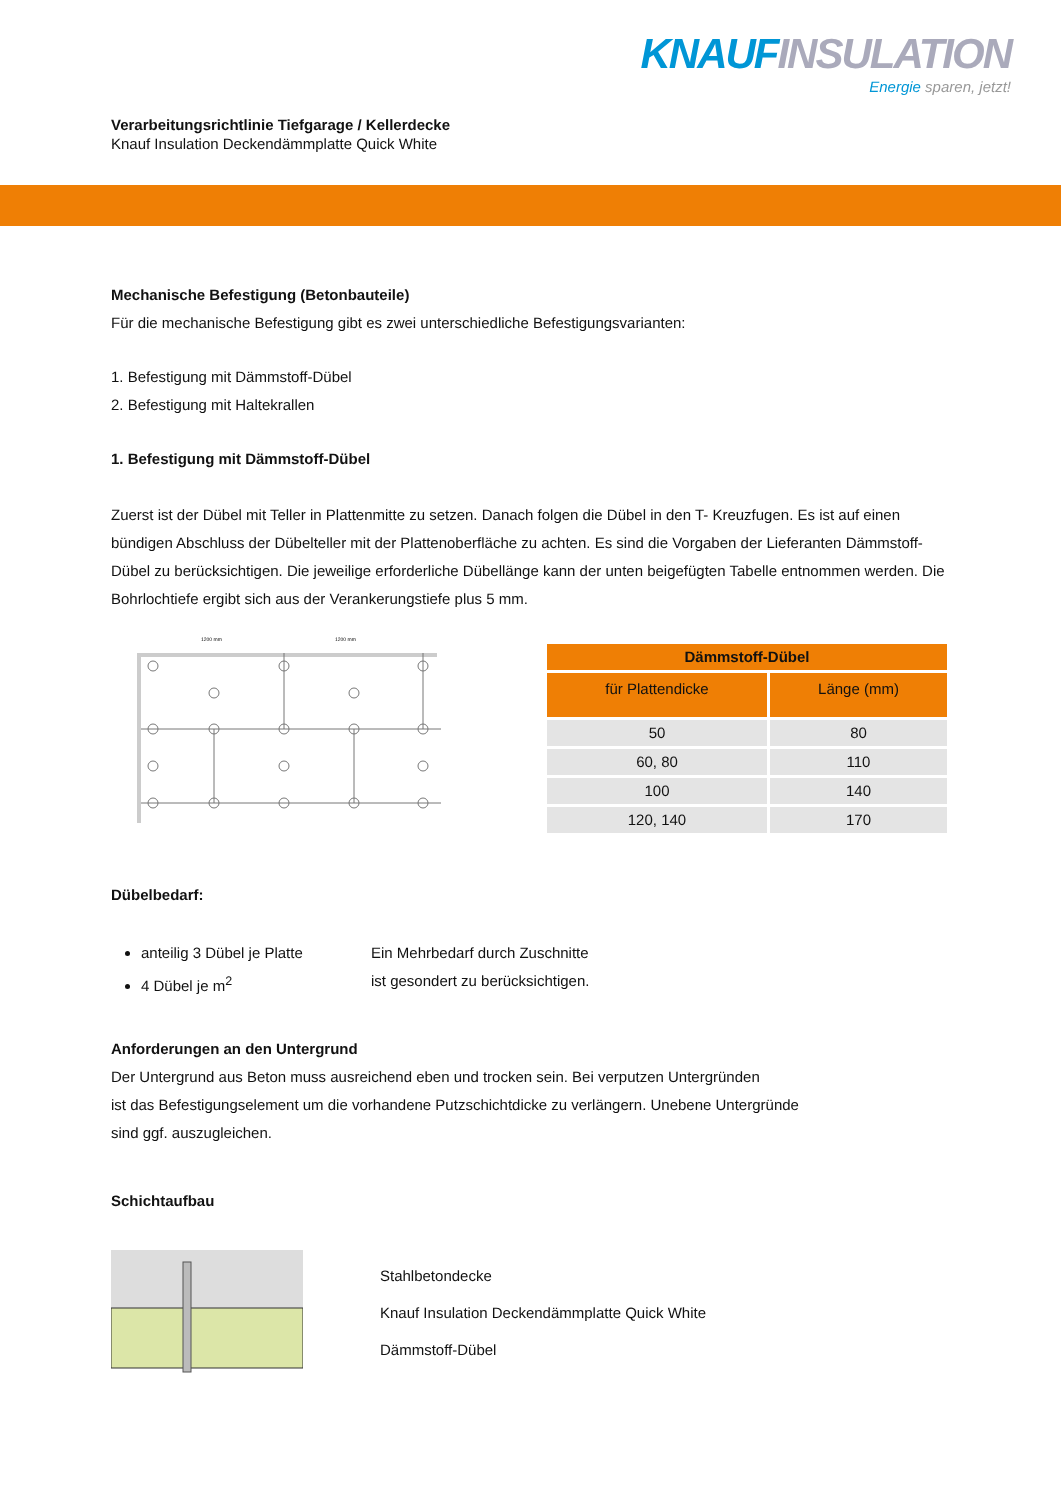Verarbeitungsrichtlinie Tiefgarage / Kellerdecke
Knauf Insulation Deckendämmplatte Quick White
KNAUF INSULATION
Energie sparen, jetzt!
Mechanische Befestigung (Betonbauteile)
Für die mechanische Befestigung gibt es zwei unterschiedliche Befestigungsvarianten:
1. Befestigung mit Dämmstoff-Dübel
2. Befestigung mit Haltekrallen
1. Befestigung mit Dämmstoff-Dübel
Zuerst ist der Dübel mit Teller in Plattenmitte zu setzen. Danach folgen die Dübel in den T- Kreuzfugen. Es ist auf einen bündigen Abschluss der Dübelteller mit der Plattenoberfläche zu achten. Es sind die Vorgaben der Lieferanten Dämmstoff-Dübel zu berücksichtigen. Die jeweilige erforderliche Dübellänge kann der unten beigefügten Tabelle entnommen werden. Die Bohrlochtiefe ergibt sich aus der Verankerungstiefe plus 5 mm.
1200 mm
1200 mm
| Dämmstoff-Dübel | |
| --- | --- |
| für Plattendicke | Länge (mm) |
| 50 | 80 |
| 60, 80 | 110 |
| 100 | 140 |
| 120, 140 | 170 |
Dübelbedarf:
anteilig 3 Dübel je Platte
4 Dübel je m<sup>2</sup>
Ein Mehrbedarf durch Zuschnitte
ist gesondert zu berücksichtigen.
Anforderungen an den Untergrund
Der Untergrund aus Beton muss ausreichend eben und trocken sein. Bei verputzen Untergründen
ist das Befestigungselement um die vorhandene Putzschichtdicke zu verlängern. Unebene Untergründe
sind ggf. auszugleichen.
Schichtaufbau
Stahlbetondecke
Knauf Insulation Deckendämmplatte Quick White
Dämmstoff-Dübel